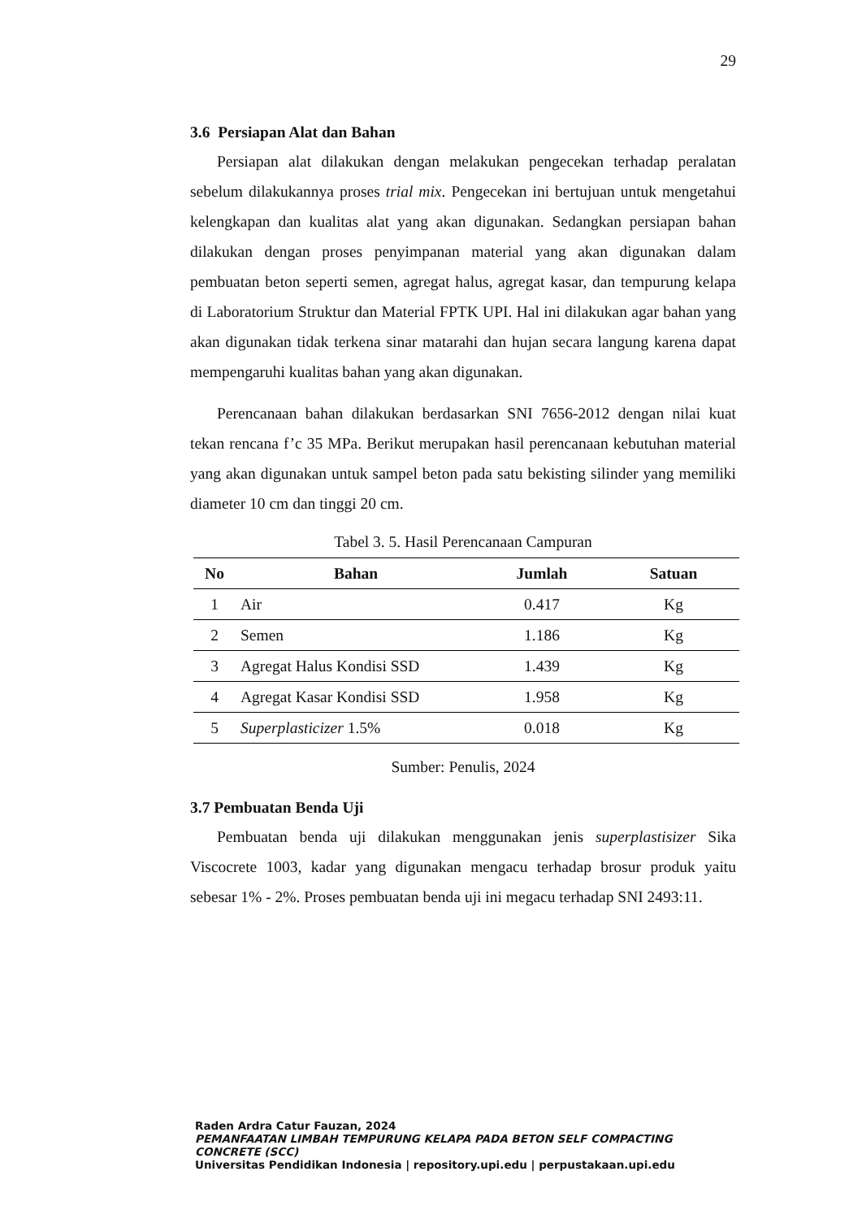29
3.6 Persiapan Alat dan Bahan
Persiapan alat dilakukan dengan melakukan pengecekan terhadap peralatan sebelum dilakukannya proses trial mix. Pengecekan ini bertujuan untuk mengetahui kelengkapan dan kualitas alat yang akan digunakan. Sedangkan persiapan bahan dilakukan dengan proses penyimpanan material yang akan digunakan dalam pembuatan beton seperti semen, agregat halus, agregat kasar, dan tempurung kelapa di Laboratorium Struktur dan Material FPTK UPI. Hal ini dilakukan agar bahan yang akan digunakan tidak terkena sinar matarahi dan hujan secara langung karena dapat mempengaruhi kualitas bahan yang akan digunakan.
Perencanaan bahan dilakukan berdasarkan SNI 7656-2012 dengan nilai kuat tekan rencana f’c 35 MPa. Berikut merupakan hasil perencanaan kebutuhan material yang akan digunakan untuk sampel beton pada satu bekisting silinder yang memiliki diameter 10 cm dan tinggi 20 cm.
Tabel 3. 5. Hasil Perencanaan Campuran
| No | Bahan | Jumlah | Satuan |
| --- | --- | --- | --- |
| 1 | Air | 0.417 | Kg |
| 2 | Semen | 1.186 | Kg |
| 3 | Agregat Halus Kondisi SSD | 1.439 | Kg |
| 4 | Agregat Kasar Kondisi SSD | 1.958 | Kg |
| 5 | Superplasticizer 1.5% | 0.018 | Kg |
Sumber: Penulis, 2024
3.7 Pembuatan Benda Uji
Pembuatan benda uji dilakukan menggunakan jenis superplastisizer Sika Viscocrete 1003, kadar yang digunakan mengacu terhadap brosur produk yaitu sebesar 1% - 2%. Proses pembuatan benda uji ini megacu terhadap SNI 2493:11.
Raden Ardra Catur Fauzan, 2024
PEMANFAATAN LIMBAH TEMPURUNG KELAPA PADA BETON SELF COMPACTING CONCRETE (SCC)
Universitas Pendidikan Indonesia | repository.upi.edu | perpustakaan.upi.edu